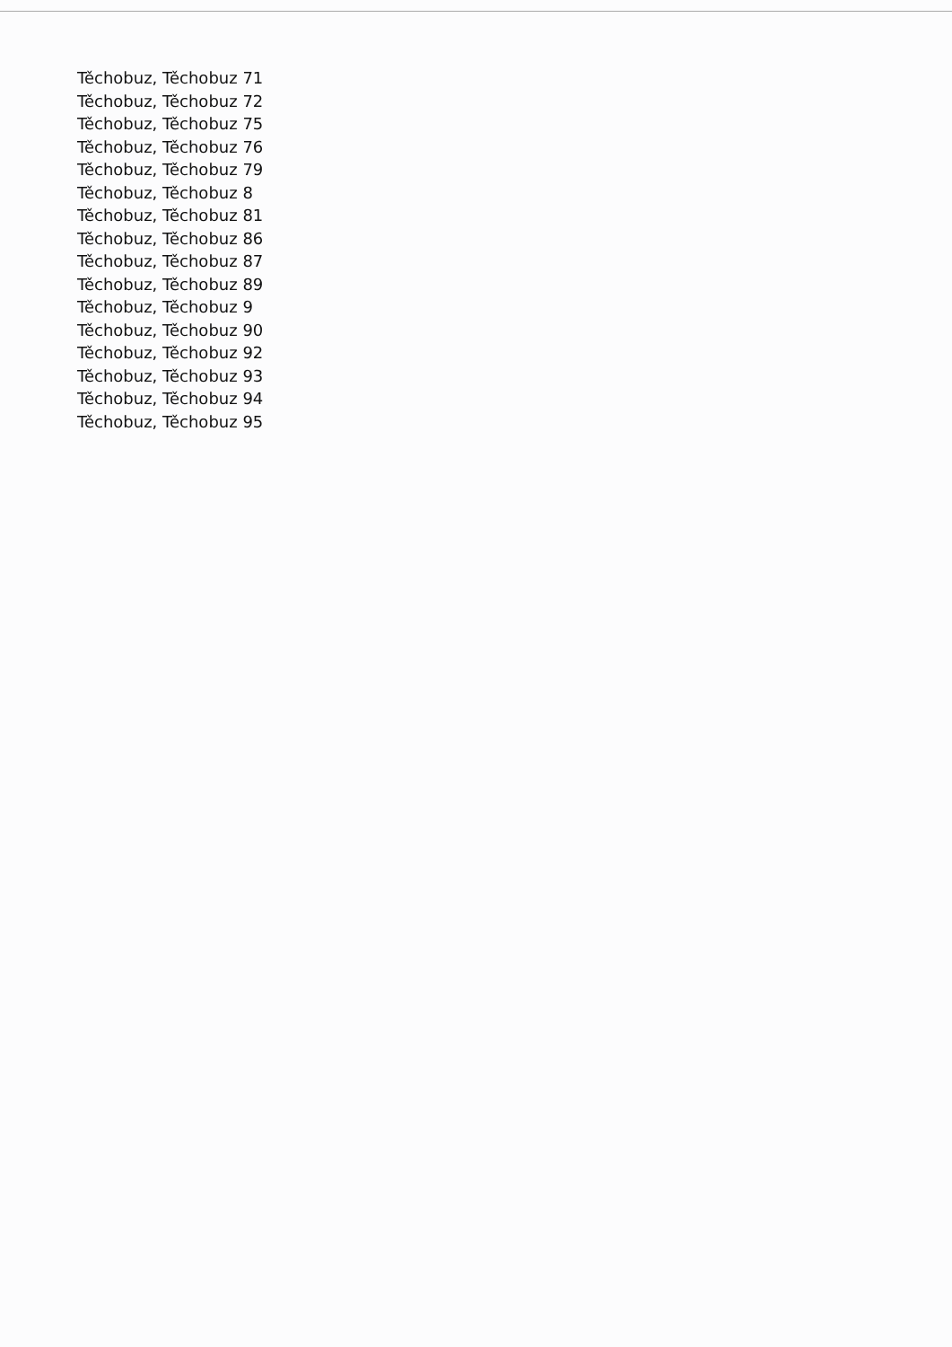Těchobuz, Těchobuz 71
Těchobuz, Těchobuz 72
Těchobuz, Těchobuz 75
Těchobuz, Těchobuz 76
Těchobuz, Těchobuz 79
Těchobuz, Těchobuz 8
Těchobuz, Těchobuz 81
Těchobuz, Těchobuz 86
Těchobuz, Těchobuz 87
Těchobuz, Těchobuz 89
Těchobuz, Těchobuz 9
Těchobuz, Těchobuz 90
Těchobuz, Těchobuz 92
Těchobuz, Těchobuz 93
Těchobuz, Těchobuz 94
Těchobuz, Těchobuz 95